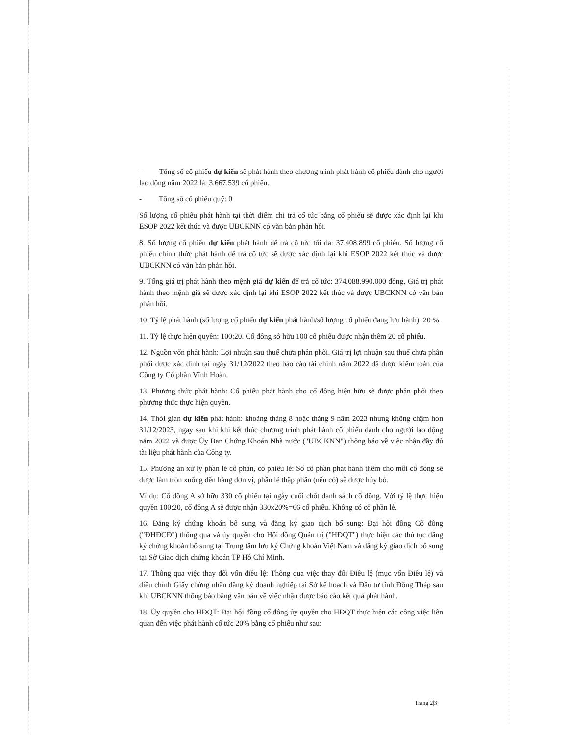- Tổng số cổ phiếu dự kiến sẽ phát hành theo chương trình phát hành cổ phiếu dành cho người lao động năm 2022 là: 3.667.539 cổ phiếu.
- Tổng số cổ phiếu quỹ: 0
Số lượng cổ phiếu phát hành tại thời điểm chi trả cổ tức bằng cổ phiếu sẽ được xác định lại khi ESOP 2022 kết thúc và được UBCKNN có văn bản phản hồi.
8. Số lượng cổ phiếu dự kiến phát hành để trả cổ tức tối đa: 37.408.899 cổ phiếu. Số lượng cổ phiếu chính thức phát hành để trả cổ tức sẽ được xác định lại khi ESOP 2022 kết thúc và được UBCKNN có văn bản phản hồi.
9. Tổng giá trị phát hành theo mệnh giá dự kiến để trả cổ tức: 374.088.990.000 đồng, Giá trị phát hành theo mệnh giá sẽ được xác định lại khi ESOP 2022 kết thúc và được UBCKNN có văn bản phản hồi.
10. Tỷ lệ phát hành (số lượng cổ phiếu dự kiến phát hành/số lượng cổ phiếu đang lưu hành): 20 %.
11. Tỷ lệ thực hiện quyền: 100:20. Cổ đông sở hữu 100 cổ phiếu được nhận thêm 20 cổ phiếu.
12. Nguồn vốn phát hành: Lợi nhuận sau thuế chưa phân phối. Giá trị lợi nhuận sau thuế chưa phân phối được xác định tại ngày 31/12/2022 theo báo cáo tài chính năm 2022 đã được kiểm toán của Công ty Cổ phần Vĩnh Hoàn.
13. Phương thức phát hành: Cổ phiếu phát hành cho cổ đông hiện hữu sẽ được phân phối theo phương thức thực hiện quyền.
14. Thời gian dự kiến phát hành: khoảng tháng 8 hoặc tháng 9 năm 2023 nhưng không chậm hơn 31/12/2023, ngay sau khi khi kết thúc chương trình phát hành cổ phiếu dành cho người lao động năm 2022 và được Ủy Ban Chứng Khoán Nhà nước ("UBCKNN") thông báo về việc nhận đầy đủ tài liệu phát hành của Công ty.
15. Phương án xử lý phần lẻ cổ phần, cổ phiếu lẻ: Số cổ phần phát hành thêm cho mỗi cổ đông sẽ được làm tròn xuống đến hàng đơn vị, phần lẻ thập phân (nếu có) sẽ được hủy bỏ.
Ví dụ: Cổ đông A sở hữu 330 cổ phiếu tại ngày cuối chốt danh sách cổ đông. Với tỷ lệ thực hiện quyền 100:20, cổ đông A sẽ được nhận 330x20%=66 cổ phiếu. Không có cổ phần lẻ.
16. Đăng ký chứng khoán bổ sung và đăng ký giao dịch bổ sung: Đại hội đồng Cổ đông ("ĐHĐCĐ") thông qua và ủy quyền cho Hội đồng Quản trị ("HĐQT") thực hiện các thủ tục đăng ký chứng khoán bổ sung tại Trung tâm lưu ký Chứng khoán Việt Nam và đăng ký giao dịch bổ sung tại Sở Giao dịch chứng khoán TP Hồ Chí Minh.
17. Thông qua việc thay đổi vốn điều lệ: Thông qua việc thay đổi Điều lệ (mục vốn Điều lệ) và điều chỉnh Giấy chứng nhận đăng ký doanh nghiệp tại Sở kế hoạch và Đầu tư tỉnh Đồng Tháp sau khi UBCKNN thông báo bằng văn bản về việc nhận được báo cáo kết quả phát hành.
18. Ủy quyền cho HĐQT: Đại hội đồng cổ đông ủy quyền cho HĐQT thực hiện các công việc liên quan đến việc phát hành cổ tức 20% bằng cổ phiếu như sau:
Trang 2|3